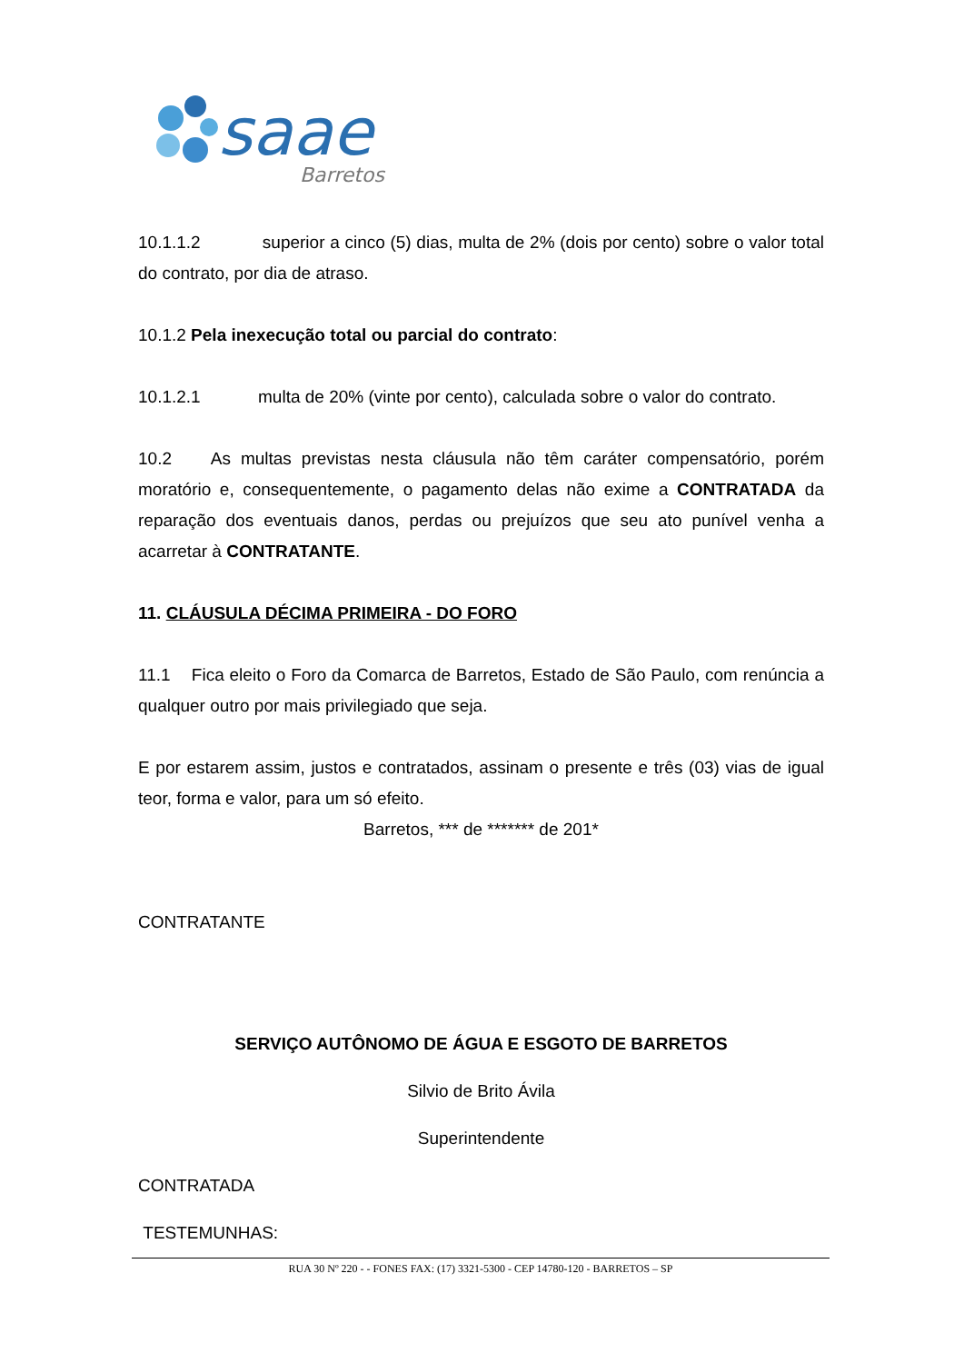saae
Barretos
10.1.1.2 superior a cinco (5) dias, multa de 2% (dois por cento) sobre o valor total do contrato, por dia de atraso.
10.1.2 Pela inexecução total ou parcial do contrato:
10.1.2.1 multa de 20% (vinte por cento), calculada sobre o valor do contrato.
10.2 As multas previstas nesta cláusula não têm caráter compensatório, porém moratório e, consequentemente, o pagamento delas não exime a CONTRATADA da reparação dos eventuais danos, perdas ou prejuízos que seu ato punível venha a acarretar à CONTRATANTE.
11. CLÁUSULA DÉCIMA PRIMEIRA - DO FORO
11.1 Fica eleito o Foro da Comarca de Barretos, Estado de São Paulo, com renúncia a qualquer outro por mais privilegiado que seja.
E por estarem assim, justos e contratados, assinam o presente e três (03) vias de igual teor, forma e valor, para um só efeito.
Barretos, *** de ******* de 201*
CONTRATANTE
SERVIÇO AUTÔNOMO DE ÁGUA E ESGOTO DE BARRETOS
Silvio de Brito Ávila
Superintendente
CONTRATADA
TESTEMUNHAS:
RUA 30 Nº 220 - - FONES FAX: (17) 3321-5300 - CEP 14780-120 - BARRETOS – SP